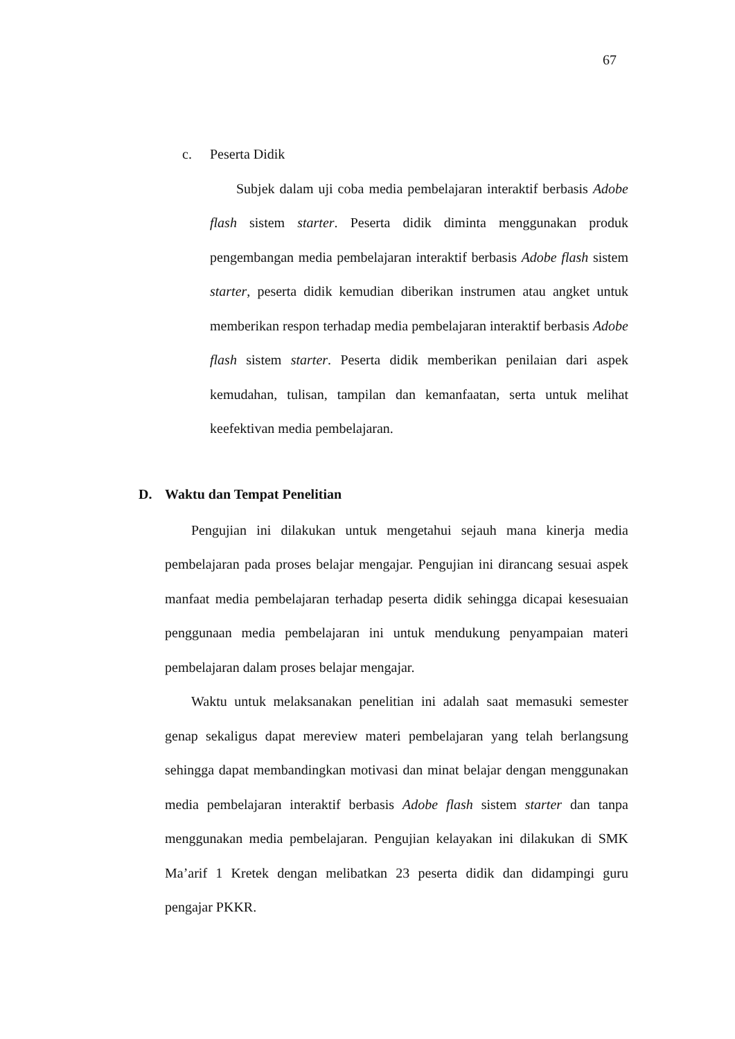67
c. Peserta Didik
Subjek dalam uji coba media pembelajaran interaktif berbasis Adobe flash sistem starter. Peserta didik diminta menggunakan produk pengembangan media pembelajaran interaktif berbasis Adobe flash sistem starter, peserta didik kemudian diberikan instrumen atau angket untuk memberikan respon terhadap media pembelajaran interaktif berbasis Adobe flash sistem starter. Peserta didik memberikan penilaian dari aspek kemudahan, tulisan, tampilan dan kemanfaatan, serta untuk melihat keefektivan media pembelajaran.
D. Waktu dan Tempat Penelitian
Pengujian ini dilakukan untuk mengetahui sejauh mana kinerja media pembelajaran pada proses belajar mengajar. Pengujian ini dirancang sesuai aspek manfaat media pembelajaran terhadap peserta didik sehingga dicapai kesesuaian penggunaan media pembelajaran ini untuk mendukung penyampaian materi pembelajaran dalam proses belajar mengajar.
Waktu untuk melaksanakan penelitian ini adalah saat memasuki semester genap sekaligus dapat mereview materi pembelajaran yang telah berlangsung sehingga dapat membandingkan motivasi dan minat belajar dengan menggunakan media pembelajaran interaktif berbasis Adobe flash sistem starter dan tanpa menggunakan media pembelajaran. Pengujian kelayakan ini dilakukan di SMK Ma’arif 1 Kretek dengan melibatkan 23 peserta didik dan didampingi guru pengajar PKKR.